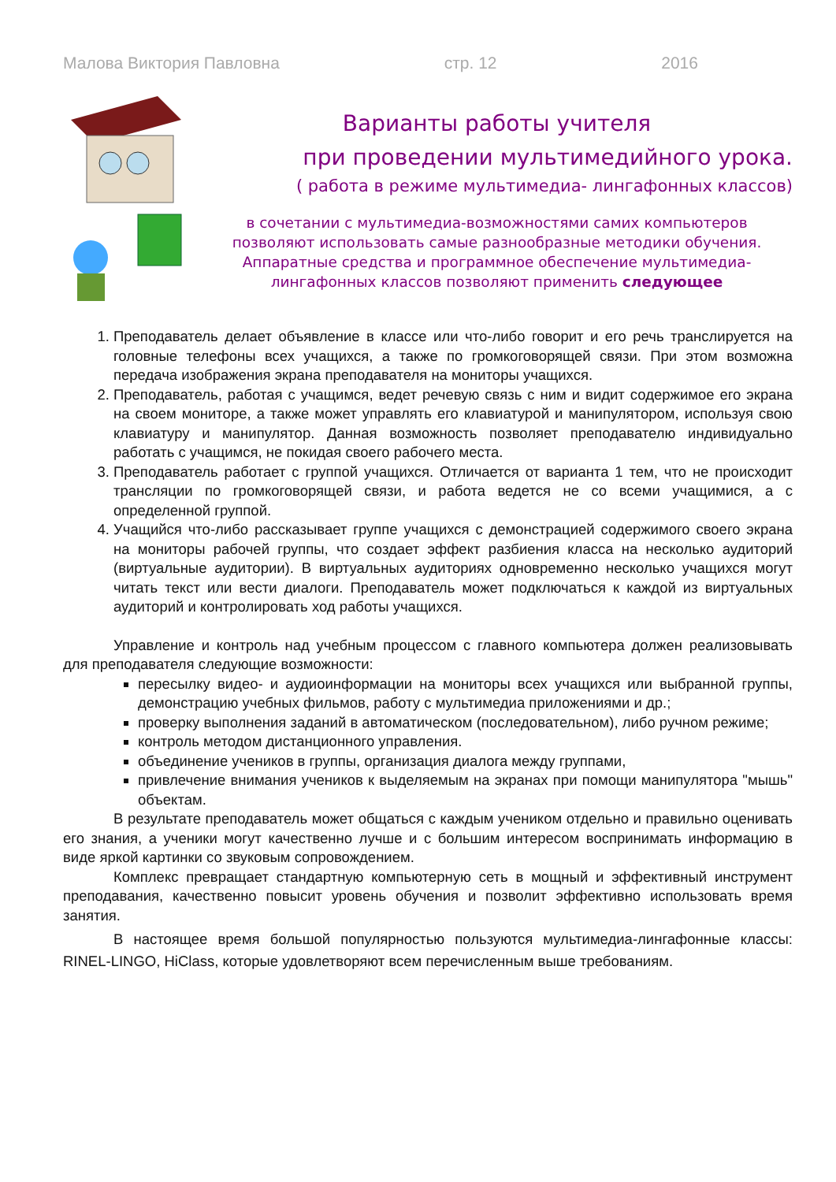Малова Виктория Павловна стр. 12 2016
Варианты работы учителя
при проведении мультимедийного урока.
( работа в режиме мультимедиа- лингафонных классов)
в сочетании с мультимедиа-возможностями самих компьютеров
позволяют использовать самые разнообразные методики обучения.
Аппаратные средства и программное обеспечение мультимедиа-
лингафонных классов позволяют применить следующее
1. Преподаватель делает объявление в классе или что-либо говорит и его речь транслируется на головные телефоны всех учащихся, а также по громкоговорящей связи. При этом возможна передача изображения экрана преподавателя на мониторы учащихся.
2. Преподаватель, работая с учащимся, ведет речевую связь с ним и видит содержимое его экрана на своем мониторе, а также может управлять его клавиатурой и манипулятором, используя свою клавиатуру и манипулятор. Данная возможность позволяет преподавателю индивидуально работать с учащимся, не покидая своего рабочего места.
3. Преподаватель работает с группой учащихся. Отличается от варианта 1 тем, что не происходит трансляции по громкоговорящей связи, и работа ведется не со всеми учащимися, а с определенной группой.
4. Учащийся что-либо рассказывает группе учащихся с демонстрацией содержимого своего экрана на мониторы рабочей группы, что создает эффект разбиения класса на несколько аудиторий (виртуальные аудитории). В виртуальных аудиториях одновременно несколько учащихся могут читать текст или вести диалоги. Преподаватель может подключаться к каждой из виртуальных аудиторий и контролировать ход работы учащихся.
Управление и контроль над учебным процессом с главного компьютера должен реализовывать для преподавателя следующие возможности:
пересылку видео- и аудиоинформации на мониторы всех учащихся или выбранной группы, демонстрацию учебных фильмов, работу с мультимедиа приложениями и др.;
проверку выполнения заданий в автоматическом (последовательном), либо ручном режиме;
контроль методом дистанционного управления.
объединение учеников в группы, организация диалога между группами,
привлечение внимания учеников к выделяемым на экранах при помощи манипулятора "мышь" объектам.
В результате преподаватель может общаться с каждым учеником отдельно и правильно оценивать его знания, а ученики могут качественно лучше и с большим интересом воспринимать информацию в виде яркой картинки со звуковым сопровождением.
Комплекс превращает стандартную компьютерную сеть в мощный и эффективный инструмент преподавания, качественно повысит уровень обучения и позволит эффективно использовать время занятия.
В настоящее время большой популярностью пользуются мультимедиа-лингафонные классы: RINEL-LINGO, HiClass, которые удовлетворяют всем перечисленным выше требованиям.